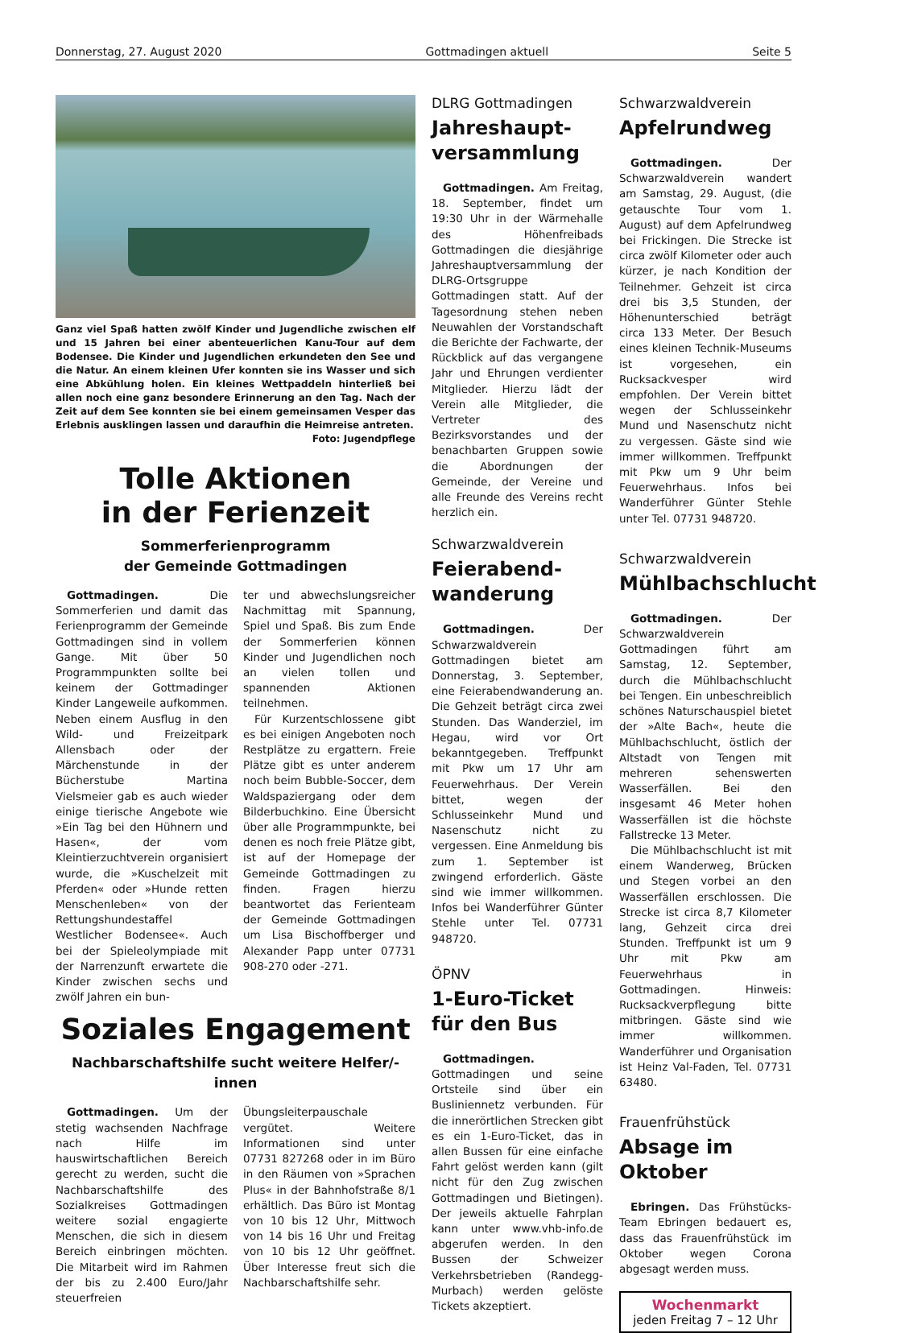Donnerstag, 27. August 2020 Gottmadingen aktuell Seite 5
Ganz viel Spaß hatten zwölf Kinder und Jugendliche zwischen elf und 15 Jahren bei einer abenteuerlichen Kanu-Tour auf dem Bodensee. Die Kinder und Jugendlichen erkundeten den See und die Natur. An einem kleinen Ufer konnten sie ins Wasser und sich eine Abkühlung holen. Ein kleines Wettpaddeln hinterließ bei allen noch eine ganz besondere Erinnerung an den Tag. Nach der Zeit auf dem See konnten sie bei einem gemeinsamen Vesper das Erlebnis ausklingen lassen und daraufhin die Heimreise antreten.
Foto: Jugendpflege
Tolle Aktionen
in der Ferienzeit
Sommerferienprogramm
der Gemeinde Gottmadingen
Gottmadingen. Die Sommerferien und damit das Ferienprogramm der Gemeinde Gottmadingen sind in vollem Gange. Mit über 50 Programmpunkten sollte bei keinem der Gottmadinger Kinder Langeweile aufkommen. Neben einem Ausflug in den Wild- und Freizeitpark Allensbach oder der Märchenstunde in der Bücherstube Martina Vielsmeier gab es auch wieder einige tierische Angebote wie »Ein Tag bei den Hühnern und Hasen«, der vom Kleintierzuchtverein organisiert wurde, die »Kuschelzeit mit Pferden« oder »Hunde retten Menschenleben« von der Rettungshundestaffel Westlicher Bodensee«. Auch bei der Spieleolympiade mit der Narrenzunft erwartete die Kinder zwischen sechs und zwölf Jahren ein bun-
ter und abwechslungsreicher Nachmittag mit Spannung, Spiel und Spaß. Bis zum Ende der Sommerferien können Kinder und Jugendlichen noch an vielen tollen und spannenden Aktionen teilnehmen.
Für Kurzentschlossene gibt es bei einigen Angeboten noch Restplätze zu ergattern. Freie Plätze gibt es unter anderem noch beim Bubble-Soccer, dem Waldspaziergang oder dem Bilderbuchkino. Eine Übersicht über alle Programmpunkte, bei denen es noch freie Plätze gibt, ist auf der Homepage der Gemeinde Gottmadingen zu finden. Fragen hierzu beantwortet das Ferienteam der Gemeinde Gottmadingen um Lisa Bischoffberger und Alexander Papp unter 07731 908-270 oder -271.
Soziales Engagement
Nachbarschaftshilfe sucht weitere Helfer/-innen
Gottmadingen. Um der stetig wachsenden Nachfrage nach Hilfe im hauswirtschaftlichen Bereich gerecht zu werden, sucht die Nachbarschaftshilfe des Sozialkreises Gottmadingen weitere sozial engagierte Menschen, die sich in diesem Bereich einbringen möchten. Die Mitarbeit wird im Rahmen der bis zu 2.400 Euro/Jahr steuerfreien
Übungsleiterpauschale vergütet. Weitere Informationen sind unter 07731 827268 oder in im Büro in den Räumen von »Sprachen Plus« in der Bahnhofstraße 8/1 erhältlich. Das Büro ist Montag von 10 bis 12 Uhr, Mittwoch von 14 bis 16 Uhr und Freitag von 10 bis 12 Uhr geöffnet. Über Interesse freut sich die Nachbarschaftshilfe sehr.
DLRG Gottmadingen
Jahreshaupt-
versammlung
Gottmadingen. Am Freitag, 18. September, findet um 19:30 Uhr in der Wärmehalle des Höhenfreibads Gottmadingen die diesjährige Jahreshauptversammlung der DLRG-Ortsgruppe Gottmadingen statt. Auf der Tagesordnung stehen neben Neuwahlen der Vorstandschaft die Berichte der Fachwarte, der Rückblick auf das vergangene Jahr und Ehrungen verdienter Mitglieder. Hierzu lädt der Verein alle Mitglieder, die Vertreter des Bezirksvorstandes und der benachbarten Gruppen sowie die Abordnungen der Gemeinde, der Vereine und alle Freunde des Vereins recht herzlich ein.
Schwarzwaldverein
Feierabend-
wanderung
Gottmadingen. Der Schwarzwaldverein Gottmadingen bietet am Donnerstag, 3. September, eine Feierabendwanderung an. Die Gehzeit beträgt circa zwei Stunden. Das Wanderziel, im Hegau, wird vor Ort bekanntgegeben. Treffpunkt mit Pkw um 17 Uhr am Feuerwehrhaus. Der Verein bittet, wegen der Schlusseinkehr Mund und Nasenschutz nicht zu vergessen. Eine Anmeldung bis zum 1. September ist zwingend erforderlich. Gäste sind wie immer willkommen. Infos bei Wanderführer Günter Stehle unter Tel. 07731 948720.
ÖPNV
1-Euro-Ticket
für den Bus
Gottmadingen. Gottmadingen und seine Ortsteile sind über ein Busliniennetz verbunden. Für die innerörtlichen Strecken gibt es ein 1-Euro-Ticket, das in allen Bussen für eine einfache Fahrt gelöst werden kann (gilt nicht für den Zug zwischen Gottmadingen und Bietingen). Der jeweils aktuelle Fahrplan kann unter www.vhb-info.de abgerufen werden. In den Bussen der Schweizer Verkehrsbetrieben (Randegg-Murbach) werden gelöste Tickets akzeptiert.
Schwarzwaldverein
Apfelrundweg
Gottmadingen. Der Schwarzwaldverein wandert am Samstag, 29. August, (die getauschte Tour vom 1. August) auf dem Apfelrundweg bei Frickingen. Die Strecke ist circa zwölf Kilometer oder auch kürzer, je nach Kondition der Teilnehmer. Gehzeit ist circa drei bis 3,5 Stunden, der Höhenunterschied beträgt circa 133 Meter. Der Besuch eines kleinen Technik-Museums ist vorgesehen, ein Rucksackvesper wird empfohlen. Der Verein bittet wegen der Schlusseinkehr Mund und Nasenschutz nicht zu vergessen. Gäste sind wie immer willkommen. Treffpunkt mit Pkw um 9 Uhr beim Feuerwehrhaus. Infos bei Wanderführer Günter Stehle unter Tel. 07731 948720.
Schwarzwaldverein
Mühlbachschlucht
Gottmadingen. Der Schwarzwaldverein Gottmadingen führt am Samstag, 12. September, durch die Mühlbachschlucht bei Tengen. Ein unbeschreiblich schönes Naturschauspiel bietet der »Alte Bach«, heute die Mühlbachschlucht, östlich der Altstadt von Tengen mit mehreren sehenswerten Wasserfällen. Bei den insgesamt 46 Meter hohen Wasserfällen ist die höchste Fallstrecke 13 Meter.
Die Mühlbachschlucht ist mit einem Wanderweg, Brücken und Stegen vorbei an den Wasserfällen erschlossen. Die Strecke ist circa 8,7 Kilometer lang, Gehzeit circa drei Stunden. Treffpunkt ist um 9 Uhr mit Pkw am Feuerwehrhaus in Gottmadingen. Hinweis: Rucksackverpflegung bitte mitbringen. Gäste sind wie immer willkommen. Wanderführer und Organisation ist Heinz Val-Faden, Tel. 07731 63480.
Frauenfrühstück
Absage im Oktober
Ebringen. Das Frühstücks-Team Ebringen bedauert es, dass das Frauenfrühstück im Oktober wegen Corona abgesagt werden muss.
Wochenmarkt
jeden Freitag 7 – 12 Uhr